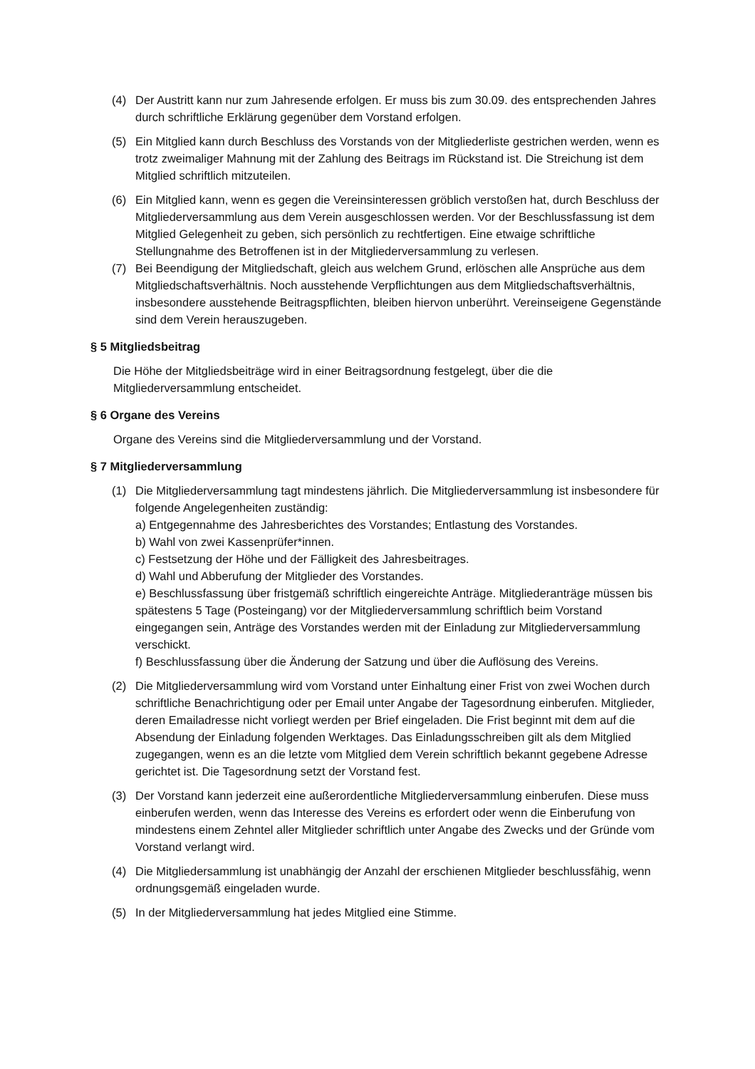(4) Der Austritt kann nur zum Jahresende erfolgen. Er muss bis zum 30.09. des entsprechenden Jahres durch schriftliche Erklärung gegenüber dem Vorstand erfolgen.
(5) Ein Mitglied kann durch Beschluss des Vorstands von der Mitgliederliste gestrichen werden, wenn es trotz zweimaliger Mahnung mit der Zahlung des Beitrags im Rückstand ist. Die Streichung ist dem Mitglied schriftlich mitzuteilen.
(6) Ein Mitglied kann, wenn es gegen die Vereinsinteressen gröblich verstoßen hat, durch Beschluss der Mitgliederversammlung aus dem Verein ausgeschlossen werden. Vor der Beschlussfassung ist dem Mitglied Gelegenheit zu geben, sich persönlich zu rechtfertigen. Eine etwaige schriftliche Stellungnahme des Betroffenen ist in der Mitgliederversammlung zu verlesen.
(7) Bei Beendigung der Mitgliedschaft, gleich aus welchem Grund, erlöschen alle Ansprüche aus dem Mitgliedschaftsverhältnis. Noch ausstehende Verpflichtungen aus dem Mitgliedschaftsverhältnis, insbesondere ausstehende Beitragspflichten, bleiben hiervon unberührt. Vereinseigene Gegenstände sind dem Verein herauszugeben.
§ 5 Mitgliedsbeitrag
Die Höhe der Mitgliedsbeiträge wird in einer Beitragsordnung festgelegt, über die die Mitgliederversammlung entscheidet.
§ 6 Organe des Vereins
Organe des Vereins sind die Mitgliederversammlung und der Vorstand.
§ 7 Mitgliederversammlung
(1) Die Mitgliederversammlung tagt mindestens jährlich. Die Mitgliederversammlung ist insbesondere für folgende Angelegenheiten zuständig:
a) Entgegennahme des Jahresberichtes des Vorstandes; Entlastung des Vorstandes.
b) Wahl von zwei Kassenprüfer*innen.
c) Festsetzung der Höhe und der Fälligkeit des Jahresbeitrages.
d) Wahl und Abberufung der Mitglieder des Vorstandes.
e) Beschlussfassung über fristgemäß schriftlich eingereichte Anträge. Mitgliederanträge müssen bis spätestens 5 Tage (Posteingang) vor der Mitgliederversammlung schriftlich beim Vorstand eingegangen sein, Anträge des Vorstandes werden mit der Einladung zur Mitgliederversammlung verschickt.
f) Beschlussfassung über die Änderung der Satzung und über die Auflösung des Vereins.
(2) Die Mitgliederversammlung wird vom Vorstand unter Einhaltung einer Frist von zwei Wochen durch schriftliche Benachrichtigung oder per Email unter Angabe der Tagesordnung einberufen. Mitglieder, deren Emailadresse nicht vorliegt werden per Brief eingeladen. Die Frist beginnt mit dem auf die Absendung der Einladung folgenden Werktages. Das Einladungsschreiben gilt als dem Mitglied zugegangen, wenn es an die letzte vom Mitglied dem Verein schriftlich bekannt gegebene Adresse gerichtet ist. Die Tagesordnung setzt der Vorstand fest.
(3) Der Vorstand kann jederzeit eine außerordentliche Mitgliederversammlung einberufen. Diese muss einberufen werden, wenn das Interesse des Vereins es erfordert oder wenn die Einberufung von mindestens einem Zehntel aller Mitglieder schriftlich unter Angabe des Zwecks und der Gründe vom Vorstand verlangt wird.
(4) Die Mitgliedersammlung ist unabhängig der Anzahl der erschienen Mitglieder beschlussfähig, wenn ordnungsgemäß eingeladen wurde.
(5) In der Mitgliederversammlung hat jedes Mitglied eine Stimme.